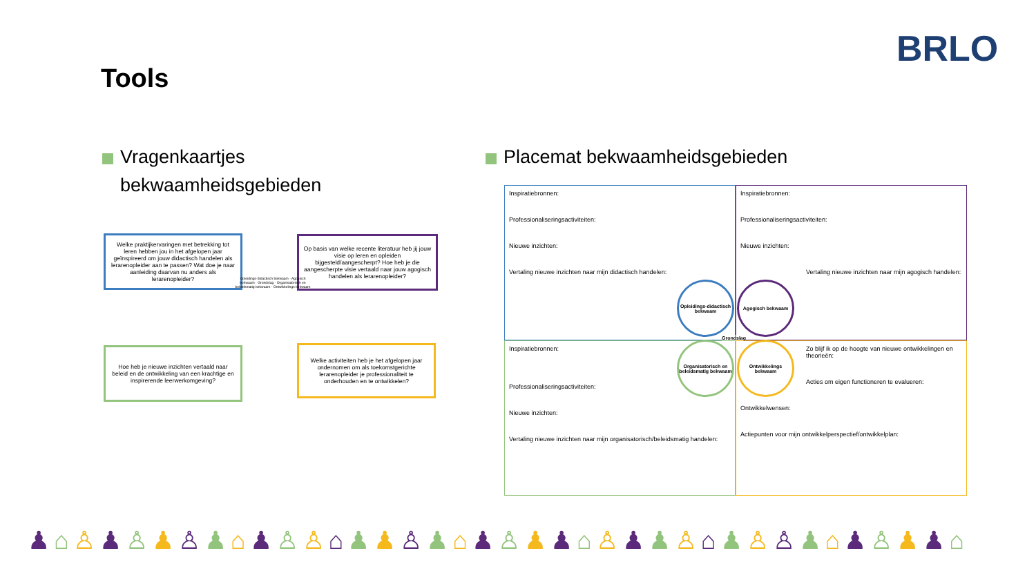BRLO
Tools
Vragenkaartjes
bekwaamheidsgebieden
Placemat bekwaamheidsgebieden
Welke praktijkervaringen met betrekking tot leren hebben jou in het afgelopen jaar geïnspireerd om jouw didactisch handelen als lerarenopleider aan te passen? Wat doe je naar aanleiding daarvan nu anders als lerarenopleider?
Op basis van welke recente literatuur heb jij jouw visie op leren en opleiden bijgesteld/aangescherpt? Hoe heb je die aangescherpte visie vertaald naar jouw agogisch handelen als lerarenopleider?
Hoe heb je nieuwe inzichten vertaald naar beleid en de ontwikkeling van een krachtige en inspirerende leerwerkomgeving?
Welke activiteiten heb je het afgelopen jaar ondernomen om als toekomstgerichte lerarenopleider je professionaliteit te onderhouden en te ontwikkelen?
Opleidings-didactisch bekwaam · Agogisch bekwaam · Grondslag · Organisatorisch en beleidsmatig bekwaam · Ontwikkelings bekwaam
Inspiratiebronnen:
Professionaliseringsactiviteiten:
Nieuwe inzichten:
Vertaling nieuwe inzichten naar mijn didactisch handelen:
Inspiratiebronnen:
Professionaliseringsactiviteiten:
Nieuwe inzichten:
Vertaling nieuwe inzichten naar mijn agogisch handelen:
Inspiratiebronnen:
Professionaliseringsactiviteiten:
Nieuwe inzichten:
Vertaling nieuwe inzichten naar mijn organisatorisch/beleidsmatig handelen:
Zo blijf ik op de hoogte van nieuwe ontwikkelingen en theorieën:
Acties om eigen functioneren te evalueren:
Ontwikkelwensen:
Actiepunten voor mijn ontwikkelperspectief/ontwikkelplan:
Opleidings-didactisch bekwaam
Agogisch bekwaam
Organisatorisch en beleidsmatig bekwaam
Ontwikkelings bekwaam
Grondslag
♟⌂♙♟♙♟♙♟⌂♟♙♙⌂♟♟♙♟⌂♟♙♟♟⌂♙♟♟♙⌂♟♙♙♟⌂♟♙♟♟⌂